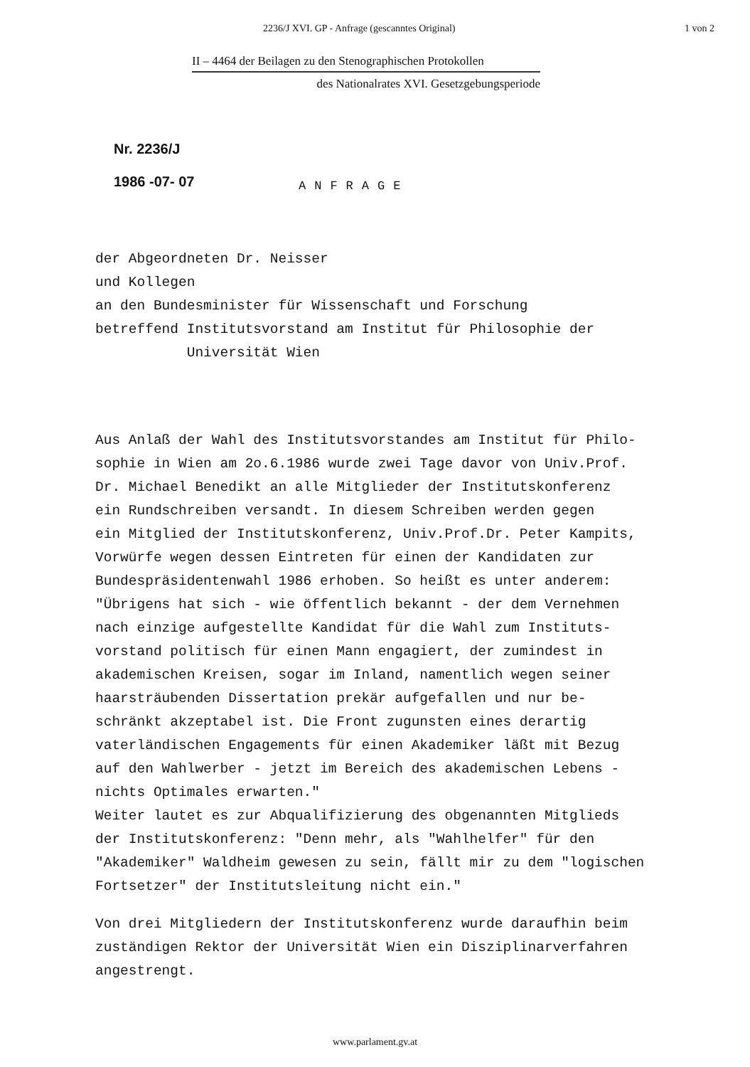2236/J XVI. GP - Anfrage (gescanntes Original) 1 von 2
II – 4464 der Beilagen zu den Stenographischen Protokollen
des Nationalrates XVI. Gesetzgebungsperiode
Nr. 2236/J
1986 -07- 07
ANFRAGE
der Abgeordneten Dr. Neisser
und Kollegen
an den Bundesminister für Wissenschaft und Forschung
betreffend Institutsvorstand am Institut für Philosophie der
Universität Wien
Aus Anlaß der Wahl des Institutsvorstandes am Institut für Philo-
sophie in Wien am 2o.6.1986 wurde zwei Tage davor von Univ.Prof.
Dr. Michael Benedikt an alle Mitglieder der Institutskonferenz
ein Rundschreiben versandt. In diesem Schreiben werden gegen
ein Mitglied der Institutskonferenz, Univ.Prof.Dr. Peter Kampits,
Vorwürfe wegen dessen Eintreten für einen der Kandidaten zur
Bundespräsidentenwahl 1986 erhoben. So heißt es unter anderem:
"Übrigens hat sich - wie öffentlich bekannt - der dem Vernehmen
nach einzige aufgestellte Kandidat für die Wahl zum Instituts-
vorstand politisch für einen Mann engagiert, der zumindest in
akademischen Kreisen, sogar im Inland, namentlich wegen seiner
haarsträubenden Dissertation prekär aufgefallen und nur be-
schränkt akzeptabel ist. Die Front zugunsten eines derartig
vaterländischen Engagements für einen Akademiker läßt mit Bezug
auf den Wahlwerber - jetzt im Bereich des akademischen Lebens -
nichts Optimales erwarten."
Weiter lautet es zur Abqualifizierung des obgenannten Mitglieds
der Institutskonferenz: "Denn mehr, als "Wahlhelfer" für den
"Akademiker" Waldheim gewesen zu sein, fällt mir zu dem "logischen
Fortsetzer" der Institutsleitung nicht ein."
Von drei Mitgliedern der Institutskonferenz wurde daraufhin beim
zuständigen Rektor der Universität Wien ein Disziplinarverfahren
angestrengt.
www.parlament.gv.at